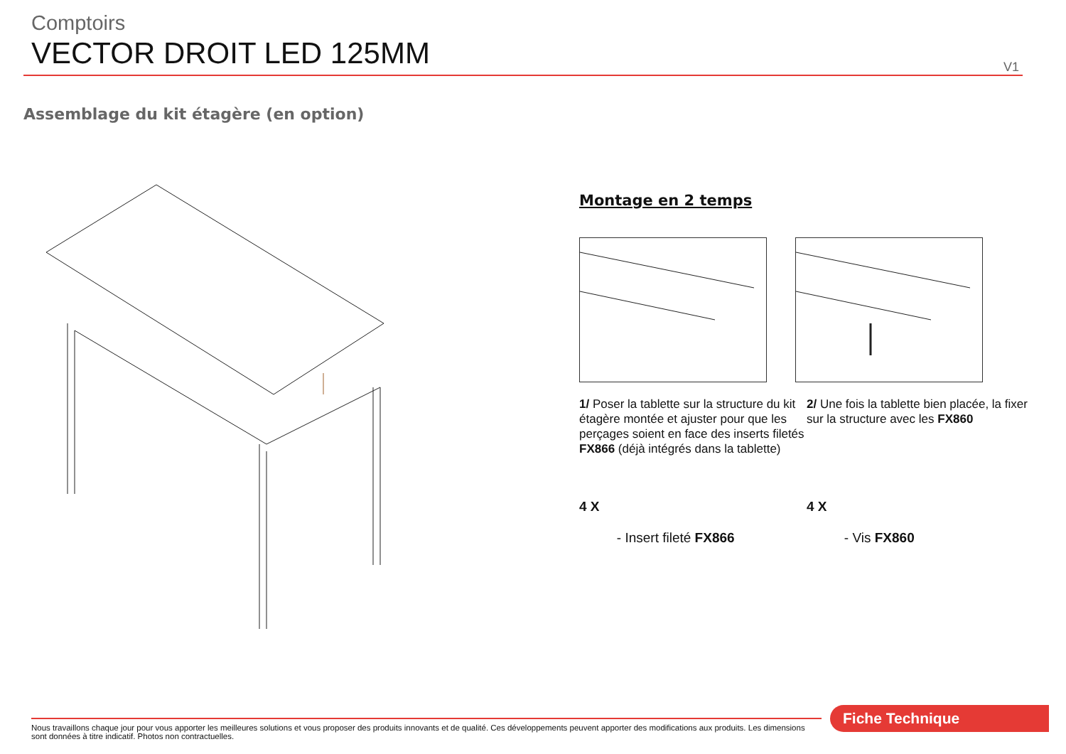Comptoirs
VECTOR DROIT LED 125MM
V1
Assemblage du kit étagère (en option)
Montage en 2 temps
1/ Poser la tablette sur la structure du kit étagère montée et ajuster pour que les perçages soient en face des inserts filetés FX866 (déjà intégrés dans la tablette)
2/ Une fois la tablette bien placée, la fixer sur la structure avec les FX860
4 X
- Insert fileté FX866
4 X
- Vis FX860
Fiche Technique
Nous travaillons chaque jour pour vous apporter les meilleures solutions et vous proposer des produits innovants et de qualité. Ces développements peuvent apporter des modifications aux produits. Les dimensions sont données à titre indicatif. Photos non contractuelles.